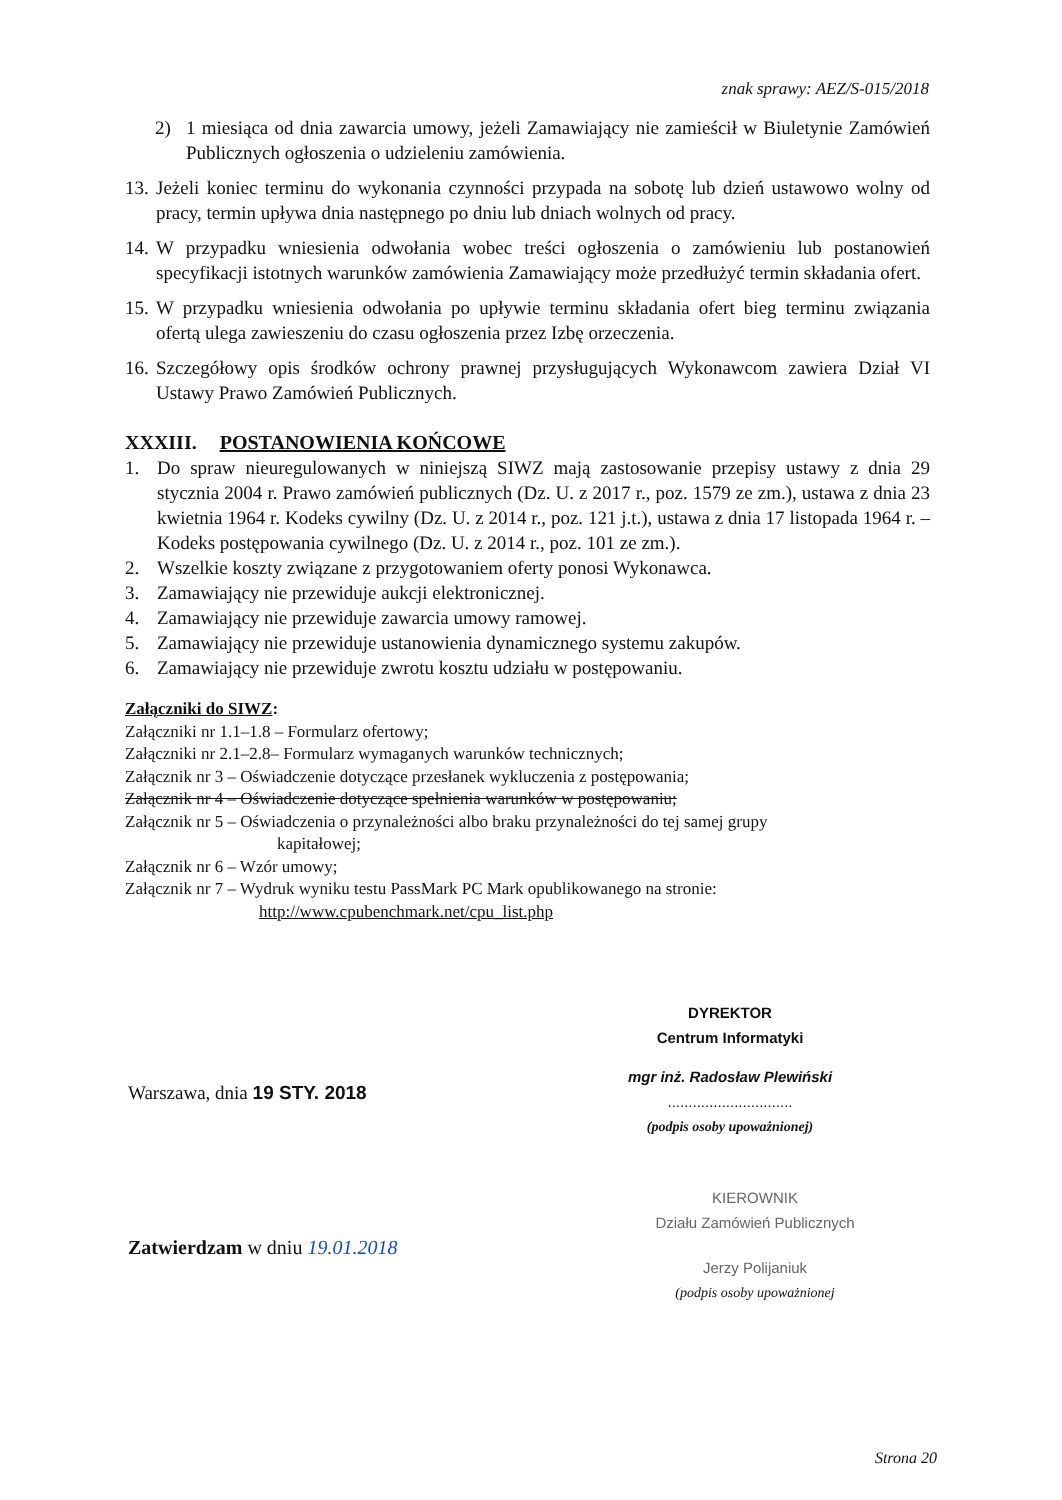znak sprawy: AEZ/S-015/2018
2) 1 miesiąca od dnia zawarcia umowy, jeżeli Zamawiający nie zamieścił w Biuletynie Zamówień Publicznych ogłoszenia o udzieleniu zamówienia.
13. Jeżeli koniec terminu do wykonania czynności przypada na sobotę lub dzień ustawowo wolny od pracy, termin upływa dnia następnego po dniu lub dniach wolnych od pracy.
14. W przypadku wniesienia odwołania wobec treści ogłoszenia o zamówieniu lub postanowień specyfikacji istotnych warunków zamówienia Zamawiający może przedłużyć termin składania ofert.
15. W przypadku wniesienia odwołania po upływie terminu składania ofert bieg terminu związania ofertą ulega zawieszeniu do czasu ogłoszenia przez Izbę orzeczenia.
16. Szczegółowy opis środków ochrony prawnej przysługujących Wykonawcom zawiera Dział VI Ustawy Prawo Zamówień Publicznych.
XXXIII. POSTANOWIENIA KOŃCOWE
1. Do spraw nieuregulowanych w niniejszą SIWZ mają zastosowanie przepisy ustawy z dnia 29 stycznia 2004 r. Prawo zamówień publicznych (Dz. U. z 2017 r., poz. 1579 ze zm.), ustawa z dnia 23 kwietnia 1964 r. Kodeks cywilny (Dz. U. z 2014 r., poz. 121 j.t.), ustawa z dnia 17 listopada 1964 r. – Kodeks postępowania cywilnego (Dz. U. z 2014 r., poz. 101 ze zm.).
2. Wszelkie koszty związane z przygotowaniem oferty ponosi Wykonawca.
3. Zamawiający nie przewiduje aukcji elektronicznej.
4. Zamawiający nie przewiduje zawarcia umowy ramowej.
5. Zamawiający nie przewiduje ustanowienia dynamicznego systemu zakupów.
6. Zamawiający nie przewiduje zwrotu kosztu udziału w postępowaniu.
Załączniki do SIWZ:
Załączniki nr 1.1–1.8 – Formularz ofertowy;
Załączniki nr 2.1–2.8– Formularz wymaganych warunków technicznych;
Załącznik nr 3 – Oświadczenie dotyczące przesłanek wykluczenia z postępowania;
Załącznik nr 4 – Oświadczenie dotyczące spełnienia warunków w postępowaniu;
Załącznik nr 5 – Oświadczenia o przynależności albo braku przynależności do tej samej grupy
kapitałowej;
Załącznik nr 6 – Wzór umowy;
Załącznik nr 7 – Wydruk wyniku testu PassMark PC Mark opublikowanego na stronie:
http://www.cpubenchmark.net/cpu_list.php
DYREKTOR
Centrum Informatyki
mgr inż. Radosław Plewiński
..............................
(podpis osoby upoważnionej)
Warszawa, dnia 19 STY. 2018
KIEROWNIK
Działu Zamówień Publicznych
Jerzy Polijaniuk
(podpis osoby upoważnionej
Zatwierdzam w dniu 19.01.2018
Strona 20